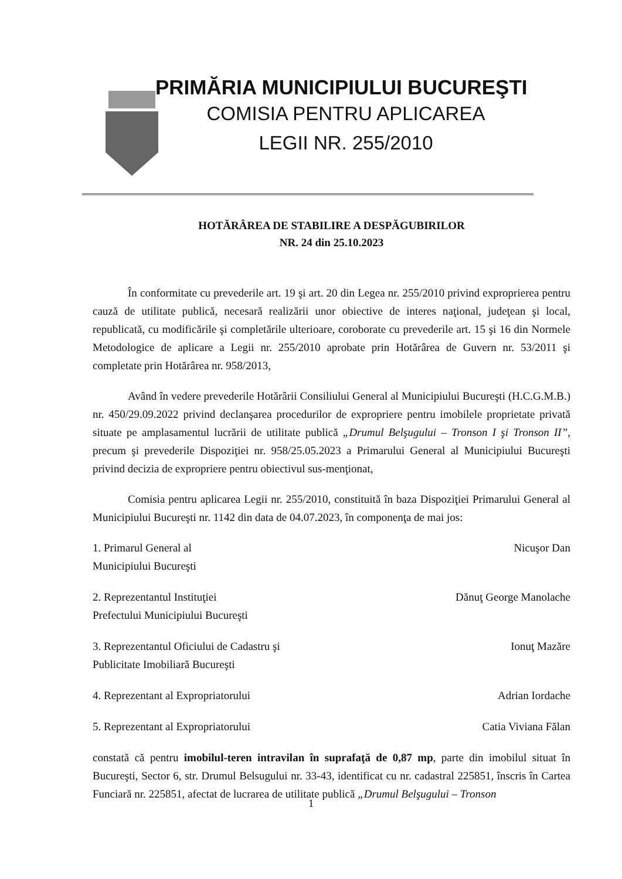PRIMĂRIA MUNICIPIULUI BUCUREŞTI
COMISIA PENTRU APLICAREA
LEGII NR. 255/2010
HOTĂRÂREA DE STABILIRE A DESPĂGUBIRILOR
NR. 24 din 25.10.2023
În conformitate cu prevederile art. 19 şi art. 20 din Legea nr. 255/2010 privind exproprierea pentru cauză de utilitate publică, necesară realizării unor obiective de interes naţional, judeţean şi local, republicată, cu modificările şi completările ulterioare, coroborate cu prevederile art. 15 şi 16 din Normele Metodologice de aplicare a Legii nr. 255/2010 aprobate prin Hotărârea de Guvern nr. 53/2011 şi completate prin Hotărârea nr. 958/2013,
Având în vedere prevederile Hotărârii Consiliului General al Municipiului Bucureşti (H.C.G.M.B.) nr. 450/29.09.2022 privind declanşarea procedurilor de expropriere pentru imobilele proprietate privată situate pe amplasamentul lucrării de utilitate publică „Drumul Belşugului – Tronson I şi Tronson II”, precum şi prevederile Dispoziţiei nr. 958/25.05.2023 a Primarului General al Municipiului Bucureşti privind decizia de expropriere pentru obiectivul sus-menţionat,
Comisia pentru aplicarea Legii nr. 255/2010, constituită în baza Dispoziţiei Primarului General al Municipiului Bucureşti nr. 1142 din data de 04.07.2023, în componenţa de mai jos:
1. Primarul General al
Municipiului Bucureşti Nicuşor Dan
2. Reprezentantul Instituţiei
Prefectului Municipiului Bucureşti Dănuţ George Manolache
3. Reprezentantul Oficiului de Cadastru şi
Publicitate Imobiliară Bucureşti Ionuţ Mazăre
4. Reprezentant al Expropriatorului Adrian Iordache
5. Reprezentant al Expropriatorului Catia Viviana Fălan
constată că pentru imobilul-teren intravilan în suprafaţă de 0,87 mp, parte din imobilul situat în Bucureşti, Sector 6, str. Drumul Belsugului nr. 33-43, identificat cu nr. cadastral 225851, înscris în Cartea Funciară nr. 225851, afectat de lucrarea de utilitate publică „Drumul Belşugului – Tronson
1